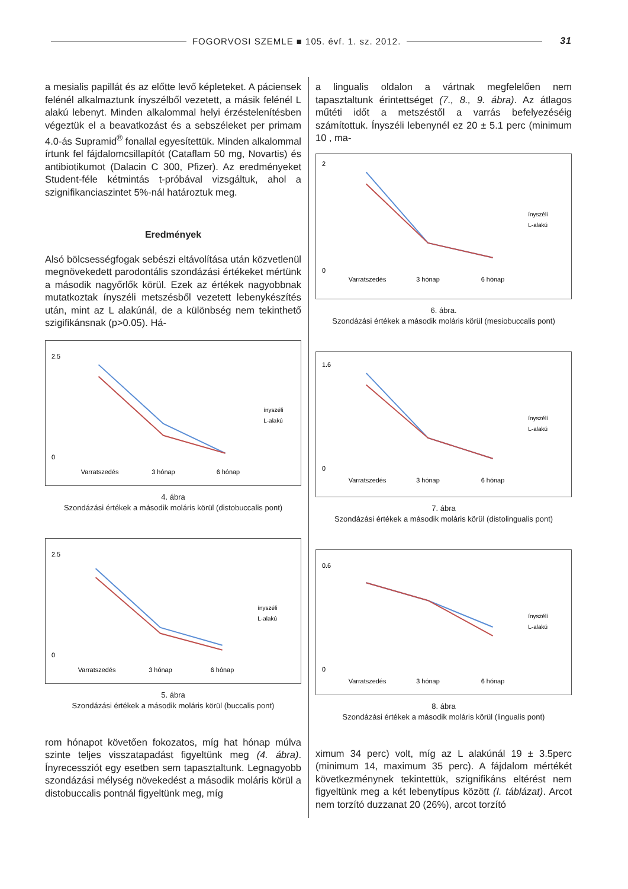FOGORVOSI SZEMLE ■ 105. évf. 1. sz. 2012. 31
a mesialis papillát és az előtte levő képleteket. A páciensek felénél alkalmaztunk ínyszélből vezetett, a másik felénél L alakú lebenyt. Minden alkalommal helyi érzéstelenítésben végeztük el a beavatkozást és a sebszéleket per primam 4.0-ás Supramid<sup>®</sup> fonallal egyesítettük. Minden alkalommal írtunk fel fájdalomcsillapítót (Cataflam 50 mg, Novartis) és antibiotikumot (Dalacin C 300, Pfizer). Az eredményeket Student-féle kétmintás t-próbával vizsgáltuk, ahol a szignifikanciaszintet 5%-nál határoztuk meg.
Eredmények
Alsó bölcsességfogak sebészi eltávolítása után közvetlenül megnövekedett parodontális szondázási értékeket mértünk a második nagyőrlők körül. Ezek az értékek nagyobbnak mutatkoztak ínyszéli metszésből vezetett lebenykészítés után, mint az L alakúnál, de a különbség nem tekinthető szigifikánsnak (p>0.05). Há-
2.5
0
Varratszedés
3 hónap
6 hónap
ínyszéli
L-alakú
4. ábra
Szondázási értékek a második moláris körül (distobuccalis pont)
2.5
0
Varratszedés
3 hónap
6 hónap
ínyszéli
L-alakú
5. ábra
Szondázási értékek a második moláris körül (buccalis pont)
rom hónapot követően fokozatos, míg hat hónap múlva szinte teljes visszatapadást figyeltünk meg (4. ábra). Ínyrecessziót egy esetben sem tapasztaltunk. Legnagyobb szondázási mélység növekedést a második moláris körül a distobuccalis pontnál figyeltünk meg, míg
a lingualis oldalon a vártnak megfelelően nem tapasztaltunk érintettséget (7., 8., 9. ábra). Az átlagos műtéti időt a metszéstől a varrás befelyezéséig számítottuk. Ínyszéli lebenynél ez 20 ± 5.1 perc (minimum 10 , ma-
2
0
Varratszedés
3 hónap
6 hónap
ínyszéli
L-alakú
6. ábra.
Szondázási értékek a második moláris körül (mesiobuccalis pont)
1.6
0
Varratszedés
3 hónap
6 hónap
ínyszéli
L-alakú
7. ábra
Szondázási értékek a második moláris körül (distolingualis pont)
0.6
0
Varratszedés
3 hónap
6 hónap
ínyszéli
L-alakú
8. ábra
Szondázási értékek a második moláris körül (lingualis pont)
ximum 34 perc) volt, míg az L alakúnál 19 ± 3.5perc (minimum 14, maximum 35 perc). A fájdalom mértékét következménynek tekintettük, szignifikáns eltérést nem figyeltünk meg a két lebenytípus között (I. táblázat). Arcot nem torzító duzzanat 20 (26%), arcot torzító